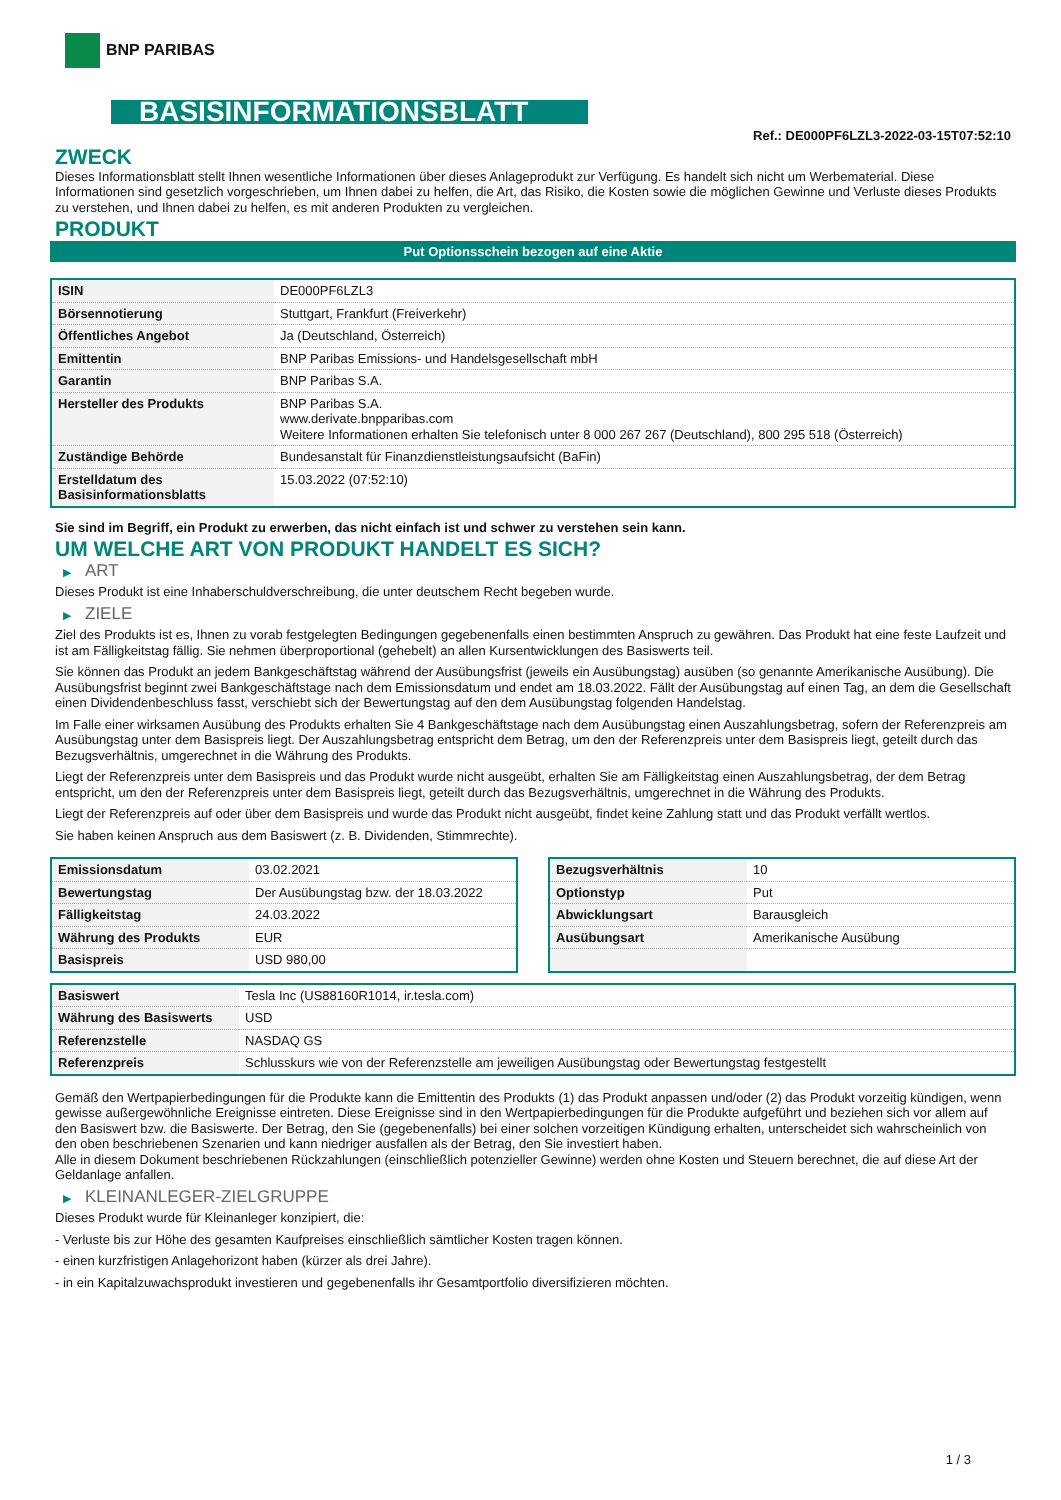BNP PARIBAS
BASISINFORMATIONSBLATT
Ref.: DE000PF6LZL3-2022-03-15T07:52:10
ZWECK
Dieses Informationsblatt stellt Ihnen wesentliche Informationen über dieses Anlageprodukt zur Verfügung. Es handelt sich nicht um Werbematerial. Diese Informationen sind gesetzlich vorgeschrieben, um Ihnen dabei zu helfen, die Art, das Risiko, die Kosten sowie die möglichen Gewinne und Verluste dieses Produkts zu verstehen, und Ihnen dabei zu helfen, es mit anderen Produkten zu vergleichen.
PRODUKT
Put Optionsschein bezogen auf eine Aktie
| ISIN | DE000PF6LZL3 |
| Börsennotierung | Stuttgart, Frankfurt (Freiverkehr) |
| Öffentliches Angebot | Ja (Deutschland, Österreich) |
| Emittentin | BNP Paribas Emissions- und Handelsgesellschaft mbH |
| Garantin | BNP Paribas S.A. |
| Hersteller des Produkts | BNP Paribas S.A. www.derivate.bnpparibas.com Weitere Informationen erhalten Sie telefonisch unter 8 000 267 267 (Deutschland), 800 295 518 (Österreich) |
| Zuständige Behörde | Bundesanstalt für Finanzdienstleistungsaufsicht (BaFin) |
| Erstelldatum des Basisinformationsblatts | 15.03.2022 (07:52:10) |
Sie sind im Begriff, ein Produkt zu erwerben, das nicht einfach ist und schwer zu verstehen sein kann.
UM WELCHE ART VON PRODUKT HANDELT ES SICH?
▶ ART
Dieses Produkt ist eine Inhaberschuldverschreibung, die unter deutschem Recht begeben wurde.
▶ ZIELE
Ziel des Produkts ist es, Ihnen zu vorab festgelegten Bedingungen gegebenenfalls einen bestimmten Anspruch zu gewähren. Das Produkt hat eine feste Laufzeit und ist am Fälligkeitstag fällig. Sie nehmen überproportional (gehebelt) an allen Kursentwicklungen des Basiswerts teil.
Sie können das Produkt an jedem Bankgeschäftstag während der Ausübungsfrist (jeweils ein Ausübungstag) ausüben (so genannte Amerikanische Ausübung). Die Ausübungsfrist beginnt zwei Bankgeschäftstage nach dem Emissionsdatum und endet am 18.03.2022. Fällt der Ausübungstag auf einen Tag, an dem die Gesellschaft einen Dividendenbeschluss fasst, verschiebt sich der Bewertungstag auf den dem Ausübungstag folgenden Handelstag.
Im Falle einer wirksamen Ausübung des Produkts erhalten Sie 4 Bankgeschäftstage nach dem Ausübungstag einen Auszahlungsbetrag, sofern der Referenzpreis am Ausübungstag unter dem Basispreis liegt. Der Auszahlungsbetrag entspricht dem Betrag, um den der Referenzpreis unter dem Basispreis liegt, geteilt durch das Bezugsverhältnis, umgerechnet in die Währung des Produkts.
Liegt der Referenzpreis unter dem Basispreis und das Produkt wurde nicht ausgeübt, erhalten Sie am Fälligkeitstag einen Auszahlungsbetrag, der dem Betrag entspricht, um den der Referenzpreis unter dem Basispreis liegt, geteilt durch das Bezugsverhältnis, umgerechnet in die Währung des Produkts.
Liegt der Referenzpreis auf oder über dem Basispreis und wurde das Produkt nicht ausgeübt, findet keine Zahlung statt und das Produkt verfällt wertlos.
Sie haben keinen Anspruch aus dem Basiswert (z. B. Dividenden, Stimmrechte).
| Emissionsdatum | 03.02.2021 |
| Bewertungstag | Der Ausübungstag bzw. der 18.03.2022 |
| Fälligkeitstag | 24.03.2022 |
| Währung des Produkts | EUR |
| Basispreis | USD 980,00 |
| Bezugsverhältnis | 10 |
| Optionstyp | Put |
| Abwicklungsart | Barausgleich |
| Ausübungsart | Amerikanische Ausübung |
| Basiswert | Tesla Inc (US88160R1014, ir.tesla.com) |
| Währung des Basiswerts | USD |
| Referenzstelle | NASDAQ GS |
| Referenzpreis | Schlusskurs wie von der Referenzstelle am jeweiligen Ausübungstag oder Bewertungstag festgestellt |
Gemäß den Wertpapierbedingungen für die Produkte kann die Emittentin des Produkts (1) das Produkt anpassen und/oder (2) das Produkt vorzeitig kündigen, wenn gewisse außergewöhnliche Ereignisse eintreten. Diese Ereignisse sind in den Wertpapierbedingungen für die Produkte aufgeführt und beziehen sich vor allem auf den Basiswert bzw. die Basiswerte. Der Betrag, den Sie (gegebenenfalls) bei einer solchen vorzeitigen Kündigung erhalten, unterscheidet sich wahrscheinlich von den oben beschriebenen Szenarien und kann niedriger ausfallen als der Betrag, den Sie investiert haben.
Alle in diesem Dokument beschriebenen Rückzahlungen (einschließlich potenzieller Gewinne) werden ohne Kosten und Steuern berechnet, die auf diese Art der Geldanlage anfallen.
▶ KLEINANLEGER-ZIELGRUPPE
Dieses Produkt wurde für Kleinanleger konzipiert, die:
- Verluste bis zur Höhe des gesamten Kaufpreises einschließlich sämtlicher Kosten tragen können.
- einen kurzfristigen Anlagehorizont haben (kürzer als drei Jahre).
- in ein Kapitalzuwachsprodukt investieren und gegebenenfalls ihr Gesamtportfolio diversifizieren möchten.
1 / 3